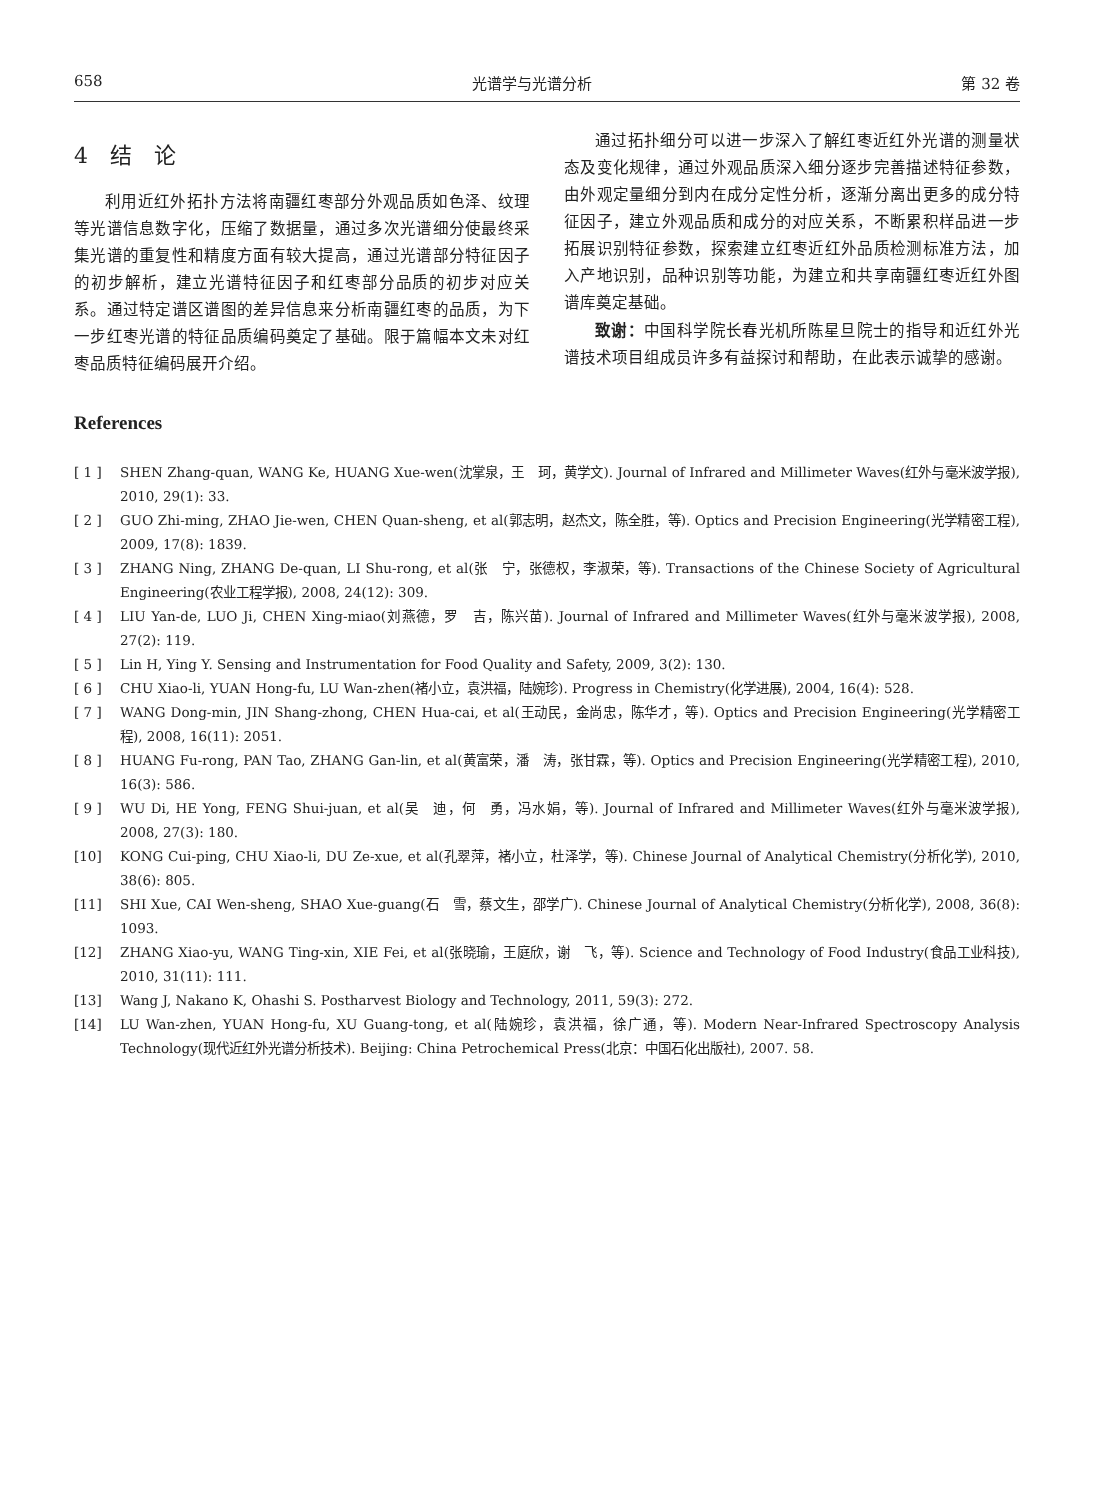658 光谱学与光谱分析 第 32 卷
4　结　论
利用近红外拓扑方法将南疆红枣部分外观品质如色泽、纹理等光谱信息数字化，压缩了数据量，通过多次光谱细分使最终采集光谱的重复性和精度方面有较大提高，通过光谱部分特征因子的初步解析，建立光谱特征因子和红枣部分品质的初步对应关系。通过特定谱区谱图的差异信息来分析南疆红枣的品质，为下一步红枣光谱的特征品质编码奠定了基础。限于篇幅本文未对红枣品质特征编码展开介绍。
通过拓扑细分可以进一步深入了解红枣近红外光谱的测量状态及变化规律，通过外观品质深入细分逐步完善描述特征参数，由外观定量细分到内在成分定性分析，逐渐分离出更多的成分特征因子，建立外观品质和成分的对应关系，不断累积样品进一步拓展识别特征参数，探索建立红枣近红外品质检测标准方法，加入产地识别，品种识别等功能，为建立和共享南疆红枣近红外图谱库奠定基础。
致谢：中国科学院长春光机所陈星旦院士的指导和近红外光谱技术项目组成员许多有益探讨和帮助，在此表示诚挚的感谢。
References
[ 1 ] SHEN Zhang-quan, WANG Ke, HUANG Xue-wen(沈掌泉，王　珂，黄学文). Journal of Infrared and Millimeter Waves(红外与毫米波学报), 2010, 29(1): 33.
[ 2 ] GUO Zhi-ming, ZHAO Jie-wen, CHEN Quan-sheng, et al(郭志明，赵杰文，陈全胜，等). Optics and Precision Engineering(光学精密工程), 2009, 17(8): 1839.
[ 3 ] ZHANG Ning, ZHANG De-quan, LI Shu-rong, et al(张　宁，张德权，李淑荣，等). Transactions of the Chinese Society of Agricultural Engineering(农业工程学报), 2008, 24(12): 309.
[ 4 ] LIU Yan-de, LUO Ji, CHEN Xing-miao(刘燕德，罗　吉，陈兴苗). Journal of Infrared and Millimeter Waves(红外与毫米波学报), 2008, 27(2): 119.
[ 5 ] Lin H, Ying Y. Sensing and Instrumentation for Food Quality and Safety, 2009, 3(2): 130.
[ 6 ] CHU Xiao-li, YUAN Hong-fu, LU Wan-zhen(褚小立，袁洪福，陆婉珍). Progress in Chemistry(化学进展), 2004, 16(4): 528.
[ 7 ] WANG Dong-min, JIN Shang-zhong, CHEN Hua-cai, et al(王动民，金尚忠，陈华才，等). Optics and Precision Engineering(光学精密工程), 2008, 16(11): 2051.
[ 8 ] HUANG Fu-rong, PAN Tao, ZHANG Gan-lin, et al(黄富荣，潘　涛，张甘霖，等). Optics and Precision Engineering(光学精密工程), 2010, 16(3): 586.
[ 9 ] WU Di, HE Yong, FENG Shui-juan, et al(吴　迪，何　勇，冯水娟，等). Journal of Infrared and Millimeter Waves(红外与毫米波学报), 2008, 27(3): 180.
[10] KONG Cui-ping, CHU Xiao-li, DU Ze-xue, et al(孔翠萍，褚小立，杜泽学，等). Chinese Journal of Analytical Chemistry(分析化学), 2010, 38(6): 805.
[11] SHI Xue, CAI Wen-sheng, SHAO Xue-guang(石　雪，蔡文生，邵学广). Chinese Journal of Analytical Chemistry(分析化学), 2008, 36(8): 1093.
[12] ZHANG Xiao-yu, WANG Ting-xin, XIE Fei, et al(张晓瑜，王庭欣，谢　飞，等). Science and Technology of Food Industry(食品工业科技), 2010, 31(11): 111.
[13] Wang J, Nakano K, Ohashi S. Postharvest Biology and Technology, 2011, 59(3): 272.
[14] LU Wan-zhen, YUAN Hong-fu, XU Guang-tong, et al(陆婉珍，袁洪福，徐广通，等). Modern Near-Infrared Spectroscopy Analysis Technology(现代近红外光谱分析技术). Beijing: China Petrochemical Press(北京：中国石化出版社), 2007. 58.